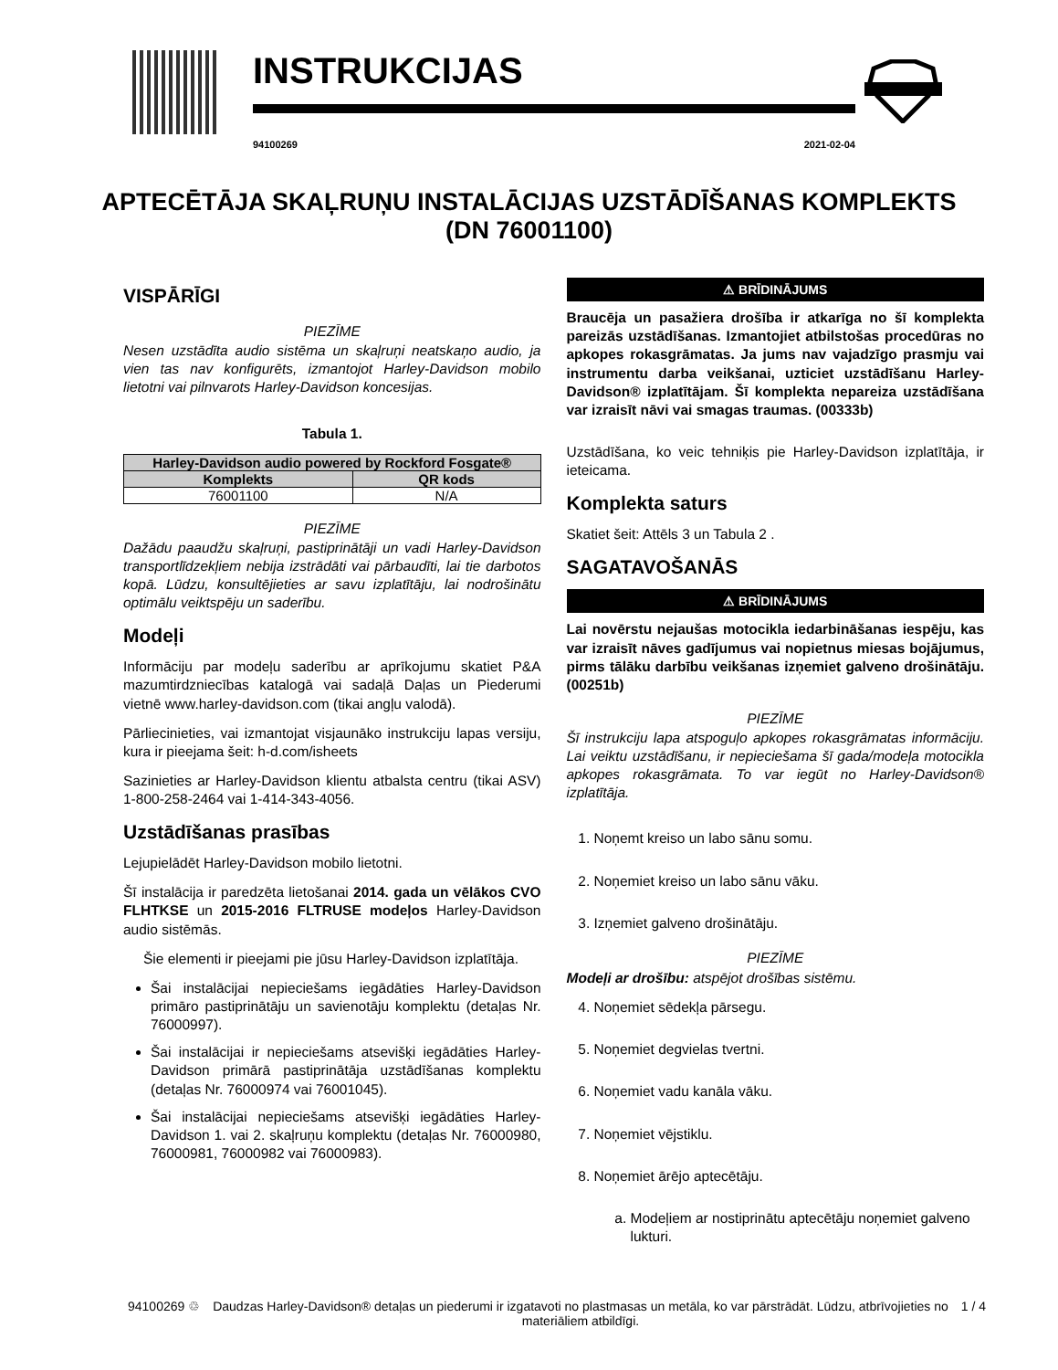INSTRUKCIJAS
94100269 2021-02-04
APTECĒTĀJA SKAĻRUŅU INSTALĀCIJAS UZSTĀDĪŠANAS KOMPLEKTS (DN 76001100)
VISPĀRĪGI
PIEZĪME
Nesen uzstādīta audio sistēma un skaļruņi neatskaņo audio, ja vien tas nav konfigurēts, izmantojot Harley-Davidson mobilo lietotni vai pilnvarots Harley-Davidson koncesijas.
Tabula 1.
| Harley-Davidson audio powered by Rockford Fosgate® | |
| --- | --- |
| Komplekts | QR kods |
| 76001100 | N/A |
PIEZĪME
Dažādu paaudžu skaļruņi, pastiprinātāji un vadi Harley-Davidson transportlīdzekļiem nebija izstrādāti vai pārbaudīti, lai tie darbotos kopā. Lūdzu, konsultējieties ar savu izplatītāju, lai nodrošinātu optimālu veiktspēju un saderību.
Modeļi
Informāciju par modeļu saderību ar aprīkojumu skatiet P&A mazumtirdzniecības katalogā vai sadaļā Daļas un Piederumi vietnē www.harley-davidson.com (tikai angļu valodā).
Pārliecinieties, vai izmantojat visjaunāko instrukciju lapas versiju, kura ir pieejama šeit: h-d.com/isheets
Sazinieties ar Harley-Davidson klientu atbalsta centru (tikai ASV) 1-800-258-2464 vai 1-414-343-4056.
Uzstādīšanas prasības
Lejupielādēt Harley-Davidson mobilo lietotni.
Šī instalācija ir paredzēta lietošanai 2014. gada un vēlākos CVO FLHTKSE un 2015-2016 FLTRUSE modeļos Harley-Davidson audio sistēmās.
Šie elementi ir pieejami pie jūsu Harley-Davidson izplatītāja.
Šai instalācijai nepieciešams iegādāties Harley-Davidson primāro pastiprinātāju un savienotāju komplektu (detaļas Nr. 76000997).
Šai instalācijai ir nepieciešams atsevišķi iegādāties Harley-Davidson primārā pastiprinātāja uzstādīšanas komplektu (detaļas Nr. 76000974 vai 76001045).
Šai instalācijai nepieciešams atsevišķi iegādāties Harley-Davidson 1. vai 2. skaļruņu komplektu (detaļas Nr. 76000980, 76000981, 76000982 vai 76000983).
⚠ BRĪDINĀJUMS
Braucēja un pasažiera drošība ir atkarīga no šī komplekta pareizās uzstādīšanas. Izmantojiet atbilstošas procedūras no apkopes rokasgrāmatas. Ja jums nav vajadzīgo prasmju vai instrumentu darba veikšanai, uzticiet uzstādīšanu Harley-Davidson® izplatītājam. Šī komplekta nepareiza uzstādīšana var izraisīt nāvi vai smagas traumas. (00333b)
Uzstādīšana, ko veic tehniķis pie Harley-Davidson izplatītāja, ir ieteicama.
Komplekta saturs
Skatiet šeit: Attēls 3 un Tabula 2 .
SAGATAVOŠANĀS
⚠ BRĪDINĀJUMS
Lai novērstu nejaušas motocikla iedarbināšanas iespēju, kas var izraisīt nāves gadījumus vai nopietnus miesas bojājumus, pirms tālāku darbību veikšanas izņemiet galveno drošinātāju. (00251b)
PIEZĪME
Šī instrukciju lapa atspoguļo apkopes rokasgrāmatas informāciju. Lai veiktu uzstādīšanu, ir nepieciešama šī gada/modeļa motocikla apkopes rokasgrāmata. To var iegūt no Harley-Davidson® izplatītāja.
1. Noņemt kreiso un labo sānu somu.
2. Noņemiet kreiso un labo sānu vāku.
3. Izņemiet galveno drošinātāju.
PIEZĪME
Modeļi ar drošību: atspējot drošības sistēmu.
4. Noņemiet sēdekļa pārsegu.
5. Noņemiet degvielas tvertni.
6. Noņemiet vadu kanāla vāku.
7. Noņemiet vējstiklu.
8. Noņemiet ārējo aptecētāju.
a. Modeļiem ar nostiprinātu aptecētāju noņemiet galveno lukturi.
94100269 ♲ Daudzas Harley-Davidson® detaļas un piederumi ir izgatavoti no plastmasas un metāla, ko var pārstrādāt. Lūdzu, atbrīvojieties no materiāliem atbildīgi. 1 / 4